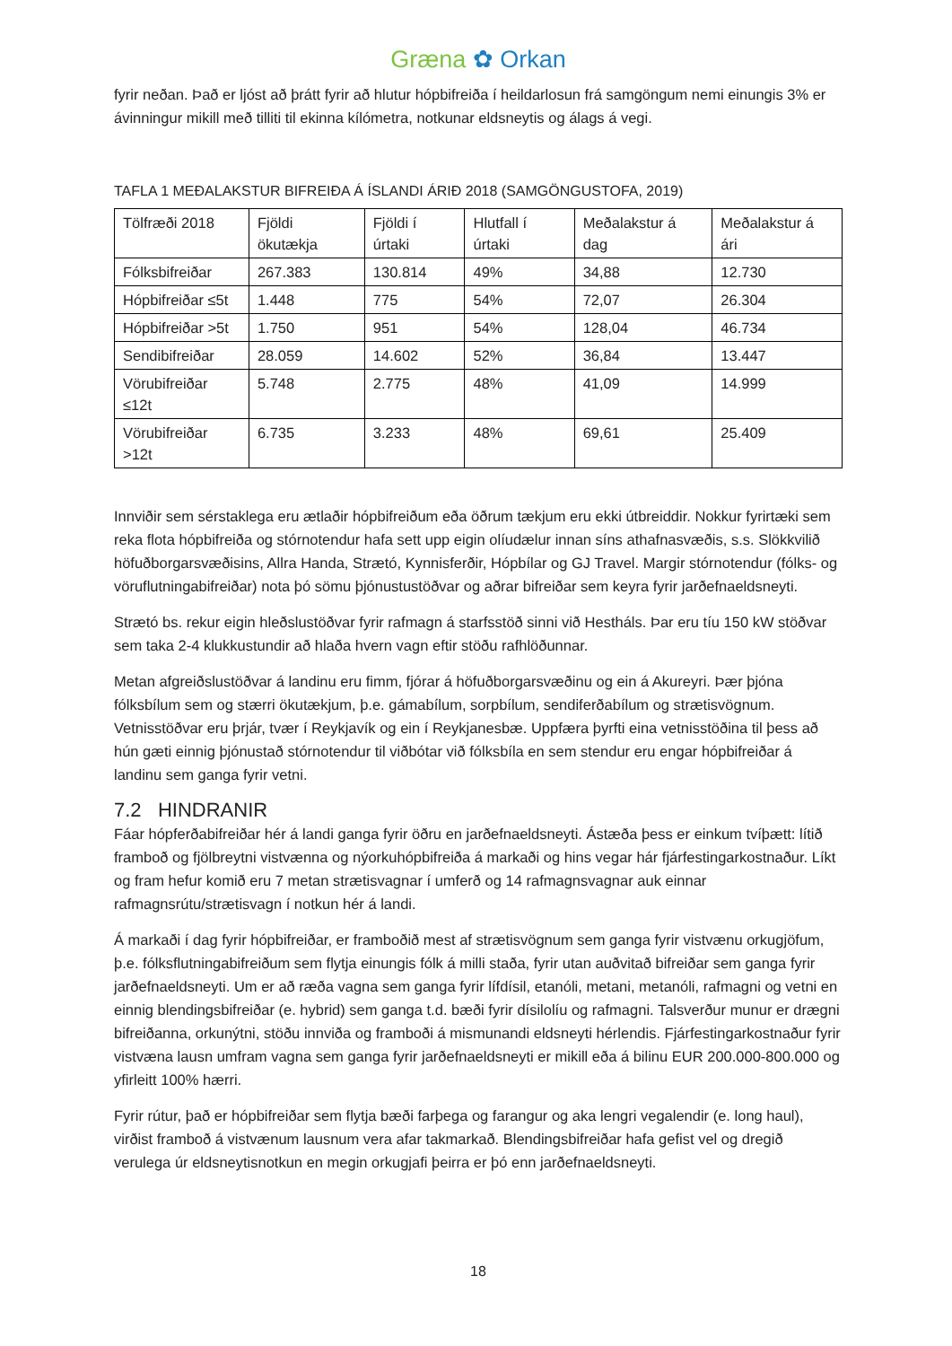Græna ✿ Orkan
fyrir neðan. Það er ljóst að þrátt fyrir að hlutur hópbifreiða í heildarlosun frá samgöngum nemi einungis 3% er ávinningur mikill með tilliti til ekinna kílómetra, notkunar eldsneytis og álags á vegi.
TAFLA 1 MEÐALAKSTUR BIFREIÐA Á ÍSLANDI ÁRIÐ 2018 (SAMGÖNGUSTOFA, 2019)
| Tölfræði 2018 | Fjöldi ökutækja | Fjöldi í úrtaki | Hlutfall í úrtaki | Meðalakstur á dag | Meðalakstur á ári |
| --- | --- | --- | --- | --- | --- |
| Fólksbifreiðar | 267.383 | 130.814 | 49% | 34,88 | 12.730 |
| Hópbifreiðar ≤5t | 1.448 | 775 | 54% | 72,07 | 26.304 |
| Hópbifreiðar >5t | 1.750 | 951 | 54% | 128,04 | 46.734 |
| Sendibifreiðar | 28.059 | 14.602 | 52% | 36,84 | 13.447 |
| Vörubifreiðar ≤12t | 5.748 | 2.775 | 48% | 41,09 | 14.999 |
| Vörubifreiðar >12t | 6.735 | 3.233 | 48% | 69,61 | 25.409 |
Innviðir sem sérstaklega eru ætlaðir hópbifreiðum eða öðrum tækjum eru ekki útbreiddir. Nokkur fyrirtæki sem reka flota hópbifreiða og stórnotendur hafa sett upp eigin olíudælur innan síns athafnasvæðis, s.s. Slökkvilið höfuðborgarsvæðisins, Allra Handa, Strætó, Kynnisferðir, Hópbílar og GJ Travel. Margir stórnotendur (fólks- og vöruflutningabifreiðar) nota þó sömu þjónustustöðvar og aðrar bifreiðar sem keyra fyrir jarðefnaeldsneyti.
Strætó bs. rekur eigin hleðslustöðvar fyrir rafmagn á starfsstöð sinni við Hestháls. Þar eru tíu 150 kW stöðvar sem taka 2-4 klukkustundir að hlaða hvern vagn eftir stöðu rafhlöðunnar.
Metan afgreiðslustöðvar á landinu eru fimm, fjórar á höfuðborgarsvæðinu og ein á Akureyri. Þær þjóna fólksbílum sem og stærri ökutækjum, þ.e. gámabílum, sorpbílum, sendiferðabílum og strætisvögnum. Vetnisstöðvar eru þrjár, tvær í Reykjavík og ein í Reykjanesbæ. Uppfæra þyrfti eina vetnisstöðina til þess að hún gæti einnig þjónustað stórnotendur til viðbótar við fólksbíla en sem stendur eru engar hópbifreiðar á landinu sem ganga fyrir vetni.
7.2 HINDRANIR
Fáar hópferðabifreiðar hér á landi ganga fyrir öðru en jarðefnaeldsneyti. Ástæða þess er einkum tvíþætt: lítið framboð og fjölbreytni vistvænna og nýorkuhópbifreiða á markaði og hins vegar hár fjárfestingarkostnaður. Líkt og fram hefur komið eru 7 metan strætisvagnar í umferð og 14 rafmagnsvagnar auk einnar rafmagnsrútu/strætisvagn í notkun hér á landi.
Á markaði í dag fyrir hópbifreiðar, er framboðið mest af strætisvögnum sem ganga fyrir vistvænu orkugjöfum, þ.e. fólksflutningabifreiðum sem flytja einungis fólk á milli staða, fyrir utan auðvitað bifreiðar sem ganga fyrir jarðefnaeldsneyti. Um er að ræða vagna sem ganga fyrir lífdísil, etanóli, metani, metanóli, rafmagni og vetni en einnig blendingsbifreiðar (e. hybrid) sem ganga t.d. bæði fyrir dísilolíu og rafmagni. Talsverður munur er drægni bifreiðanna, orkunýtni, stöðu innviða og framboði á mismunandi eldsneyti hérlendis. Fjárfestingarkostnaður fyrir vistvæna lausn umfram vagna sem ganga fyrir jarðefnaeldsneyti er mikill eða á bilinu EUR 200.000-800.000 og yfirleitt 100% hærri.
Fyrir rútur, það er hópbifreiðar sem flytja bæði farþega og farangur og aka lengri vegalendir (e. long haul), virðist framboð á vistvænum lausnum vera afar takmarkað. Blendingsbifreiðar hafa gefist vel og dregið verulega úr eldsneytisnotkun en megin orkugjafi þeirra er þó enn jarðefnaeldsneyti.
18